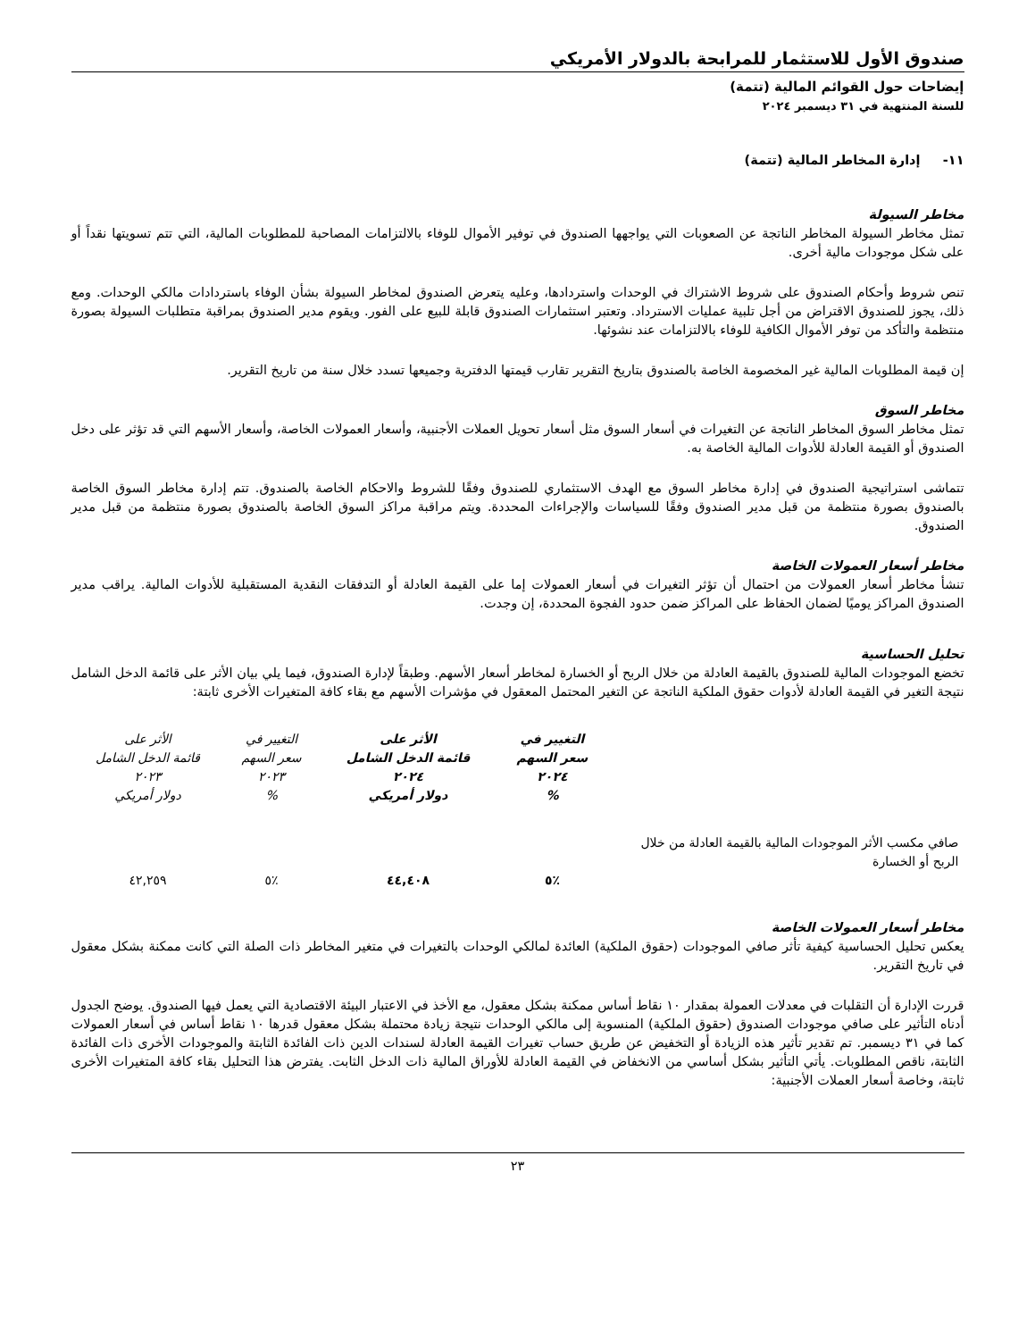صندوق الأول للاستثمار للمرابحة بالدولار الأمريكي
إيضاحات حول القوائم المالية (تتمة)
للسنة المنتهية في ٣١ ديسمبر ٢٠٢٤
١١- إدارة المخاطر المالية (تتمة)
مخاطر السيولة
تمثل مخاطر السيولة المخاطر الناتجة عن الصعوبات التي يواجهها الصندوق في توفير الأموال للوفاء بالالتزامات المصاحبة للمطلوبات المالية، التي تتم تسويتها نقداً أو على شكل موجودات مالية أخرى.
تنص شروط وأحكام الصندوق على شروط الاشتراك في الوحدات واستردادها، وعليه يتعرض الصندوق لمخاطر السيولة بشأن الوفاء باستردادات مالكي الوحدات. ومع ذلك، يجوز للصندوق الاقتراض من أجل تلبية عمليات الاسترداد. وتعتبر استثمارات الصندوق قابلة للبيع على الفور. ويقوم مدير الصندوق بمراقبة متطلبات السيولة بصورة منتظمة والتأكد من توفر الأموال الكافية للوفاء بالالتزامات عند نشوئها.
إن قيمة المطلوبات المالية غير المخصومة الخاصة بالصندوق بتاريخ التقرير تقارب قيمتها الدفترية وجميعها تسدد خلال سنة من تاريخ التقرير.
مخاطر السوق
تمثل مخاطر السوق المخاطر الناتجة عن التغيرات في أسعار السوق مثل أسعار تحويل العملات الأجنبية، وأسعار العمولات الخاصة، وأسعار الأسهم التي قد تؤثر على دخل الصندوق أو القيمة العادلة للأدوات المالية الخاصة به.
تتماشى استراتيجية الصندوق في إدارة مخاطر السوق مع الهدف الاستثماري للصندوق وفقًا للشروط والاحكام الخاصة بالصندوق. تتم إدارة مخاطر السوق الخاصة بالصندوق بصورة منتظمة من قبل مدير الصندوق وفقًا للسياسات والإجراءات المحددة. ويتم مراقبة مراكز السوق الخاصة بالصندوق بصورة منتظمة من قبل مدير الصندوق.
مخاطر أسعار العمولات الخاصة
تنشأ مخاطر أسعار العمولات من احتمال أن تؤثر التغيرات في أسعار العمولات إما على القيمة العادلة أو التدفقات النقدية المستقبلية للأدوات المالية. يراقب مدير الصندوق المراكز يوميًا لضمان الحفاظ على المراكز ضمن حدود الفجوة المحددة، إن وجدت.
تحليل الحساسية
تخضع الموجودات المالية للصندوق بالقيمة العادلة من خلال الربح أو الخسارة لمخاطر أسعار الأسهم. وطبقاً لإدارة الصندوق، فيما يلي بيان الأثر على قائمة الدخل الشامل نتيجة التغير في القيمة العادلة لأدوات حقوق الملكية الناتجة عن التغير المحتمل المعقول في مؤشرات الأسهم مع بقاء كافة المتغيرات الأخرى ثابتة:
| | التغيير في سعر السهم ٢٠٢٤ % | الأثر على قائمة الدخل الشامل ٢٠٢٤ دولار أمريكي | التغيير في سعر السهم ٢٠٢٣ % | الأثر على قائمة الدخل الشامل ٢٠٢٣ دولار أمريكي |
| --- | --- | --- | --- | --- |
| صافي مكسب الأثر الموجودات المالية بالقيمة العادلة من خلال الربح أو الخسارة | ٪٥ | ٤٤,٤٠٨ | ٪٥ | ٤٢,٢٥٩ |
مخاطر أسعار العمولات الخاصة
يعكس تحليل الحساسية كيفية تأثر صافي الموجودات (حقوق الملكية) العائدة لمالكي الوحدات بالتغيرات في متغير المخاطر ذات الصلة التي كانت ممكنة بشكل معقول في تاريخ التقرير.
قررت الإدارة أن التقلبات في معدلات العمولة بمقدار ١٠ نقاط أساس ممكنة بشكل معقول، مع الأخذ في الاعتبار البيئة الاقتصادية التي يعمل فيها الصندوق. يوضح الجدول أدناه التأثير على صافي موجودات الصندوق (حقوق الملكية) المنسوبة إلى مالكي الوحدات نتيجة زيادة محتملة بشكل معقول قدرها ١٠ نقاط أساس في أسعار العمولات كما في ٣١ ديسمبر. تم تقدير تأثير هذه الزيادة أو التخفيض عن طريق حساب تغيرات القيمة العادلة لسندات الدين ذات الفائدة الثابتة والموجودات الأخرى ذات الفائدة الثابتة، ناقص المطلوبات. يأتي التأثير بشكل أساسي من الانخفاض في القيمة العادلة للأوراق المالية ذات الدخل الثابت. يفترض هذا التحليل بقاء كافة المتغيرات الأخرى ثابتة، وخاصة أسعار العملات الأجنبية:
٢٣